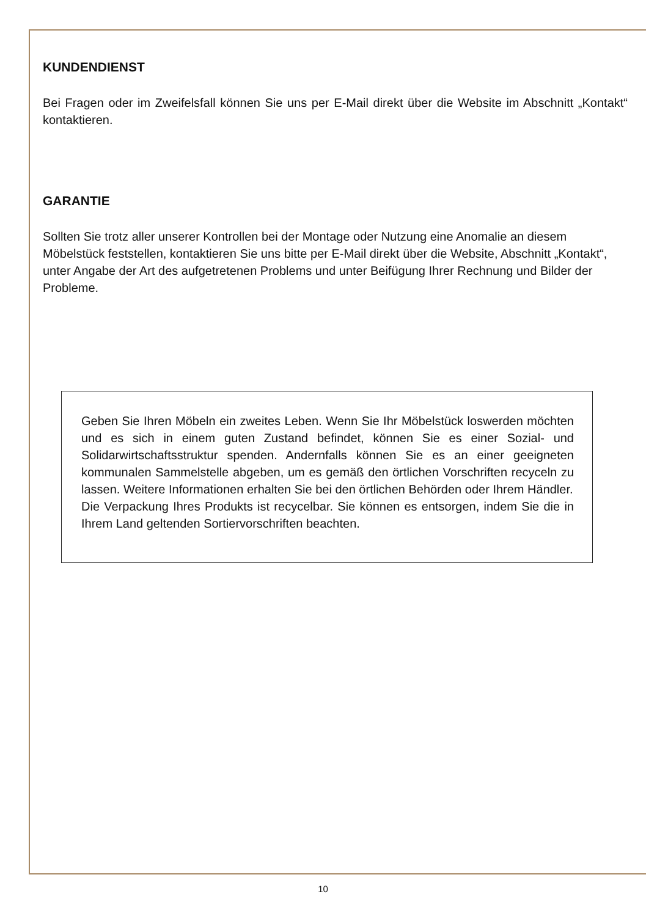KUNDENDIENST
Bei Fragen oder im Zweifelsfall können Sie uns per E-Mail direkt über die Website im Abschnitt „Kontakt“ kontaktieren.
GARANTIE
Sollten Sie trotz aller unserer Kontrollen bei der Montage oder Nutzung eine Anomalie an diesem Möbelstück feststellen, kontaktieren Sie uns bitte per E-Mail direkt über die Website, Abschnitt „Kontakt“, unter Angabe der Art des aufgetretenen Problems und unter Beifügung Ihrer Rechnung und Bilder der Probleme.
Geben Sie Ihren Möbeln ein zweites Leben. Wenn Sie Ihr Möbelstück loswerden möchten und es sich in einem guten Zustand befindet, können Sie es einer Sozial- und Solidarwirtschaftsstruktur spenden. Andernfalls können Sie es an einer geeigneten kommunalen Sammelstelle abgeben, um es gemäß den örtlichen Vorschriften recyceln zu lassen. Weitere Informationen erhalten Sie bei den örtlichen Behörden oder Ihrem Händler.
Die Verpackung Ihres Produkts ist recycelbar. Sie können es entsorgen, indem Sie die in Ihrem Land geltenden Sortiervorschriften beachten.
10